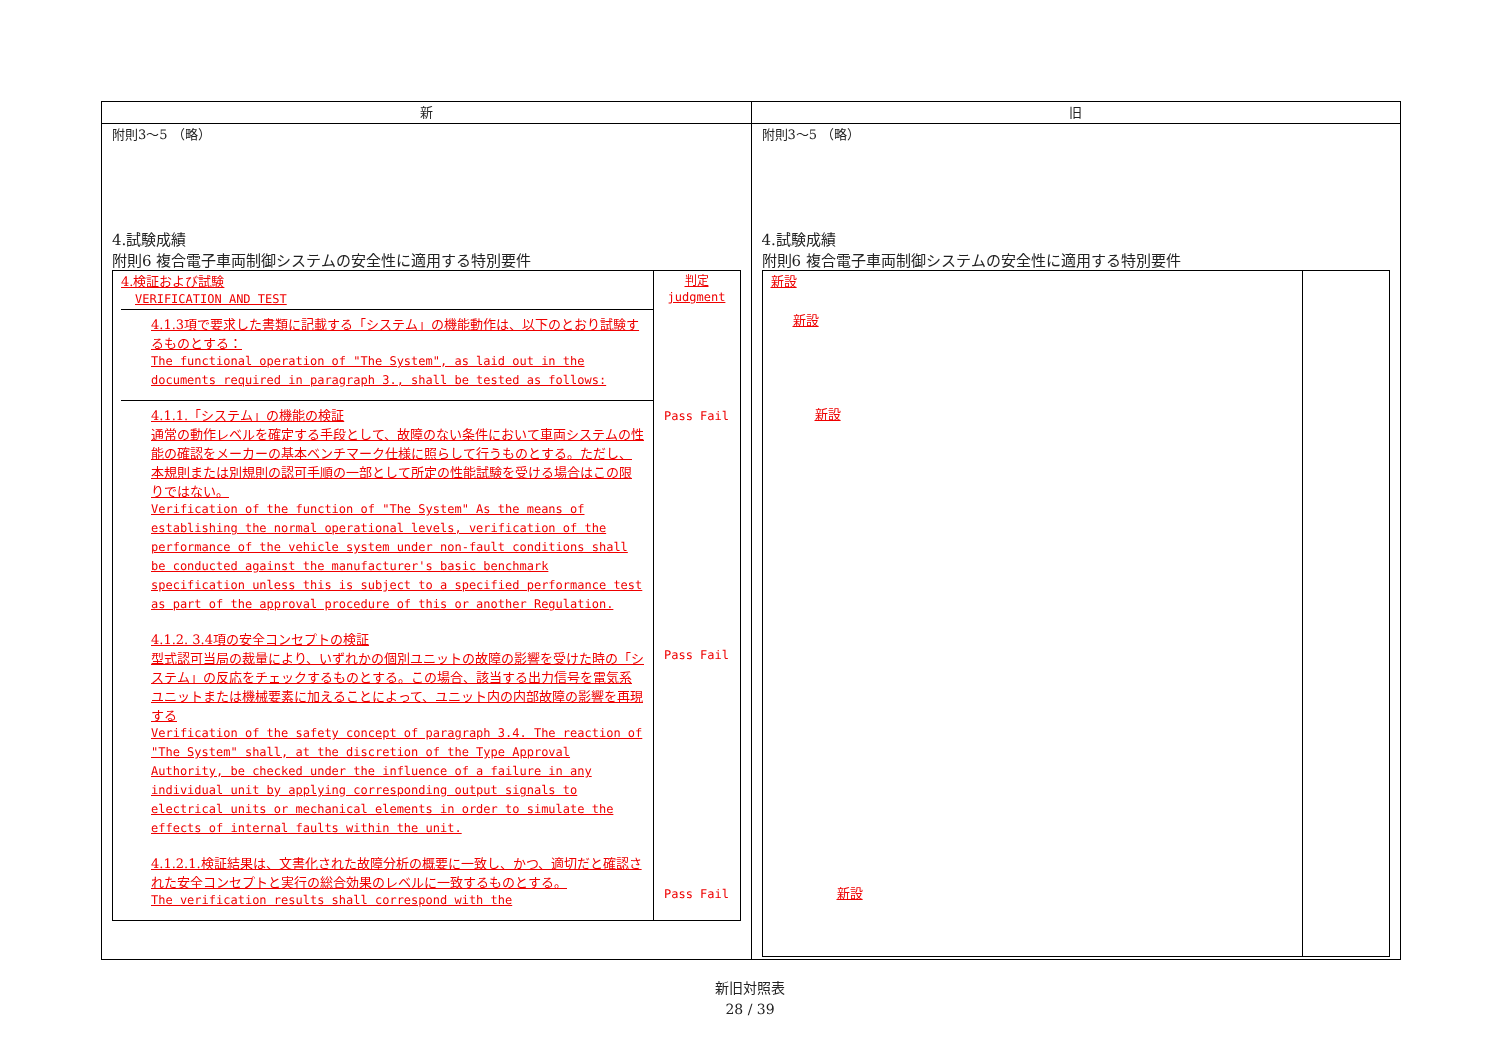新 旧
附則3～5 （略）
4.試験成績
附則6 複合電子車両制御システムの安全性に適用する特別要件
4.検証および試験
VERIFICATION AND TEST
4.1.3項で要求した書類に記載する「システム」の機能動作は、以下のとおり試験するものとする：
The functional operation of "The System", as laid out in the documents required in paragraph 3., shall be tested as follows:
4.1.1.「システム」の機能の検証
通常の動作レベルを確定する手段として、故障のない条件において車両システムの性能の確認をメーカーの基本ベンチマーク仕様に照らして行うものとする。ただし、本規則または別規則の認可手順の一部として所定の性能試験を受ける場合はこの限りではない。
Verification of the function of "The System" As the means of establishing the normal operational levels, verification of the performance of the vehicle system under non-fault conditions shall be conducted against the manufacturer's basic benchmark specification unless this is subject to a specified performance test as part of the approval procedure of this or another Regulation.
4.1.2. 3.4項の安全コンセプトの検証
型式認可当局の裁量により、いずれかの個別ユニットの故障の影響を受けた時の「システム」の反応をチェックするものとする。この場合、該当する出力信号を電気系ユニットまたは機械要素に加えることによって、ユニット内の内部故障の影響を再現する
Verification of the safety concept of paragraph 3.4. The reaction of "The System" shall, at the discretion of the Type Approval Authority, be checked under the influence of a failure in any individual unit by applying corresponding output signals to electrical units or mechanical elements in order to simulate the effects of internal faults within the unit.
4.1.2.1.検証結果は、文書化された故障分析の概要に一致し、かつ、適切だと確認された安全コンセプトと実行の総合効果のレベルに一致するものとする。
The verification results shall correspond with the
判定
judgment
Pass Fail
Pass Fail
Pass Fail
附則3～5 （略）
4.試験成績
附則6 複合電子車両制御システムの安全性に適用する特別要件
新設
新設
新設
新設
新旧対照表
28 / 39